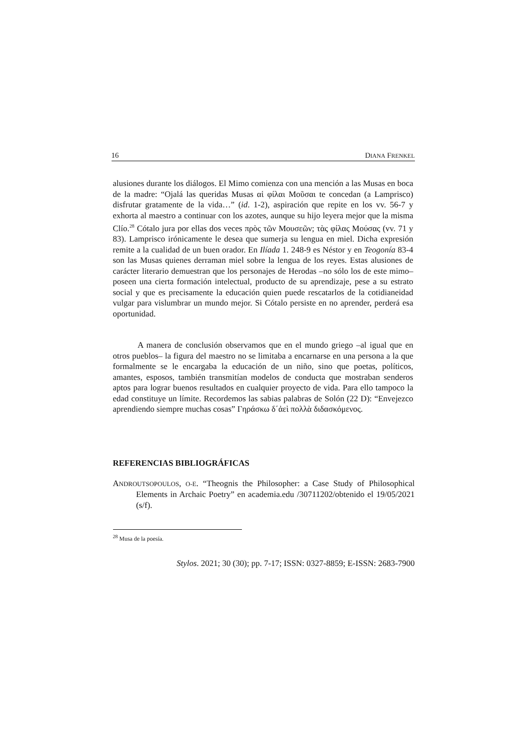16 DIANA FRENKEL
alusiones durante los diálogos. El Mimo comienza con una mención a las Musas en boca de la madre: “Ojalá las queridas Musas αἱ φίλαι Μοῦσαι te concedan (a Lamprisco) disfrutar gratamente de la vida…” (id. 1-2), aspiración que repite en los vv. 56-7 y exhorta al maestro a continuar con los azotes, aunque su hijo leyera mejor que la misma Clío.<sup>28</sup> Cótalo jura por ellas dos veces πρὸς τῶν Μουσεῶν; τὰς φίλας Μούσας (vv. 71 y 83). Lamprisco irónicamente le desea que sumerja su lengua en miel. Dicha expresión remite a la cualidad de un buen orador. En Ilíada 1. 248-9 es Néstor y en Teogonía 83-4 son las Musas quienes derraman miel sobre la lengua de los reyes. Estas alusiones de carácter literario demuestran que los personajes de Herodas –no sólo los de este mimo– poseen una cierta formación intelectual, producto de su aprendizaje, pese a su estrato social y que es precisamente la educación quien puede rescatarlos de la cotidianeidad vulgar para vislumbrar un mundo mejor. Si Cótalo persiste en no aprender, perderá esa oportunidad.
A manera de conclusión observamos que en el mundo griego –al igual que en otros pueblos– la figura del maestro no se limitaba a encarnarse en una persona a la que formalmente se le encargaba la educación de un niño, sino que poetas, políticos, amantes, esposos, también transmitían modelos de conducta que mostraban senderos aptos para lograr buenos resultados en cualquier proyecto de vida. Para ello tampoco la edad constituye un límite. Recordemos las sabias palabras de Solón (22 D): “Envejezco aprendiendo siempre muchas cosas” Γηράσκω δ΄ἀεὶ πολλὰ διδασκόμενος.
REFERENCIAS BIBLIOGRÁFICAS
ANDROUTSOPOULOS, O-E. “Theognis the Philosopher: a Case Study of Philosophical Elements in Archaic Poetry” en academia.edu /30711202/obtenido el 19/05/2021 (s/f).
<sup>28</sup> Musa de la poesía.
Stylos. 2021; 30 (30); pp. 7-17; ISSN: 0327-8859; E-ISSN: 2683-7900